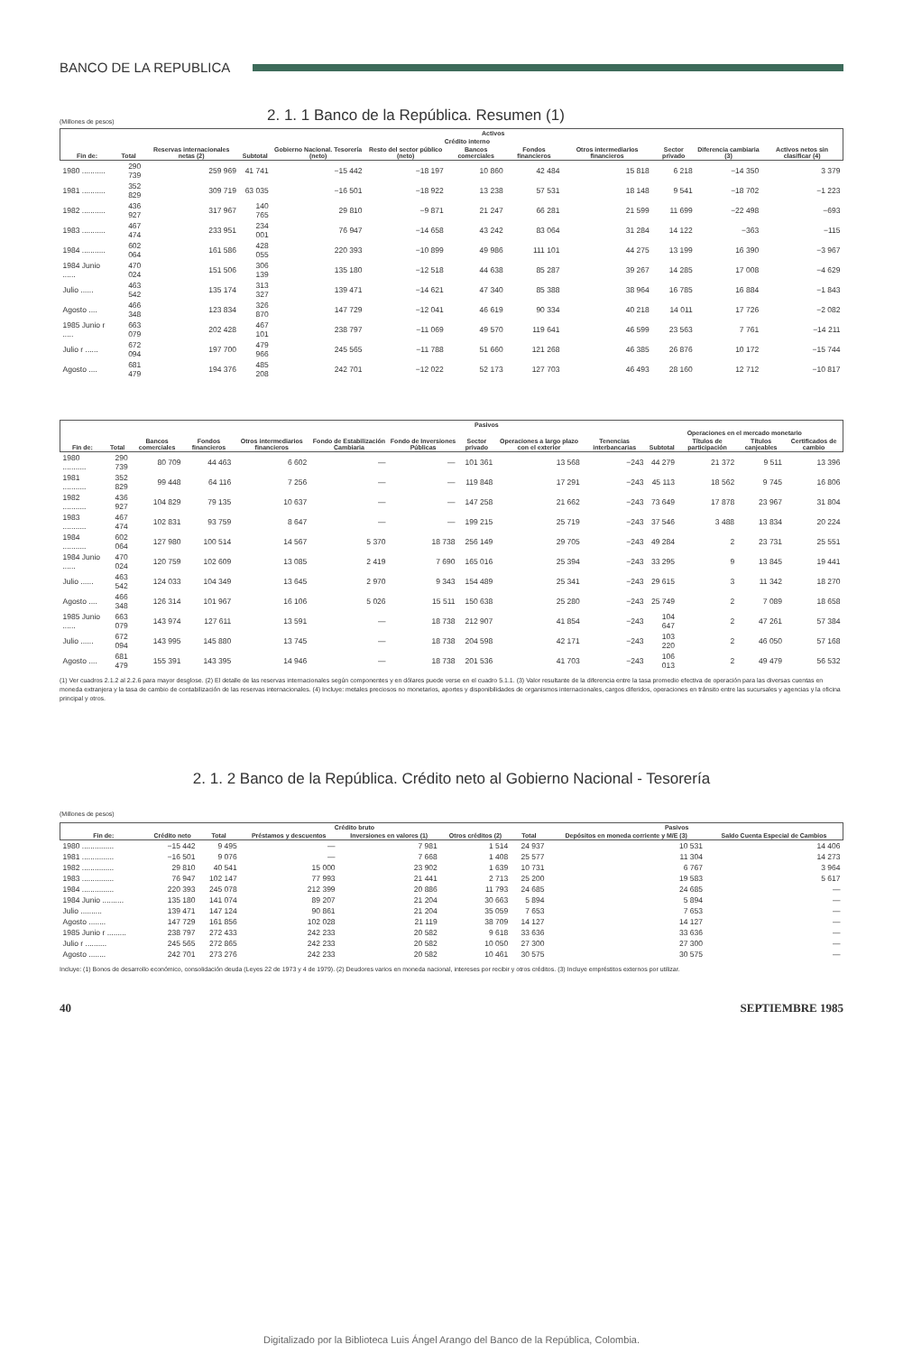BANCO DE LA REPUBLICA
(Millones de pesos)
2. 1. 1 Banco de la República. Resumen (1)
| Fin de: | Total | Activos | | | | | | | | | |
| --- | --- | --- | --- | --- | --- | --- | --- | --- | --- | --- | --- |
| | | Reservas internacionales netas (2) | Crédito interno | | | | | | | Diferencia cambiaria (3) | Activos netos sin clasificar (4) |
| | | | Subtotal | Gobierno Nacional. Tesorería (neto) | Resto del sector público (neto) | Bancos comerciales | Fondos financieros | Otros intermediarios financieros | Sector privado | | |
| 1980 ........... | 290 739 | 259 969 | 41 741 | −15 442 | −18 197 | 10 860 | 42 484 | 15 818 | 6 218 | −14 350 | 3 379 |
| 1981 ........... | 352 829 | 309 719 | 63 035 | −16 501 | −18 922 | 13 238 | 57 531 | 18 148 | 9 541 | −18 702 | −1 223 |
| 1982 ........... | 436 927 | 317 967 | 140 765 | 29 810 | −9 871 | 21 247 | 66 281 | 21 599 | 11 699 | −22 498 | −693 |
| 1983 ........... | 467 474 | 233 951 | 234 001 | 76 947 | −14 658 | 43 242 | 83 064 | 31 284 | 14 122 | −363 | −115 |
| 1984 ........... | 602 064 | 161 586 | 428 055 | 220 393 | −10 899 | 49 986 | 111 101 | 44 275 | 13 199 | 16 390 | −3 967 |
| 1984 Junio ...... | 470 024 | 151 506 | 306 139 | 135 180 | −12 518 | 44 638 | 85 287 | 39 267 | 14 285 | 17 008 | −4 629 |
| Julio ...... | 463 542 | 135 174 | 313 327 | 139 471 | −14 621 | 47 340 | 85 388 | 38 964 | 16 785 | 16 884 | −1 843 |
| Agosto .... | 466 348 | 123 834 | 326 870 | 147 729 | −12 041 | 46 619 | 90 334 | 40 218 | 14 011 | 17 726 | −2 082 |
| 1985 Junio r ..... | 663 079 | 202 428 | 467 101 | 238 797 | −11 069 | 49 570 | 119 641 | 46 599 | 23 563 | 7 761 | −14 211 |
| Julio r ...... | 672 094 | 197 700 | 479 966 | 245 565 | −11 788 | 51 660 | 121 268 | 46 385 | 26 876 | 10 172 | −15 744 |
| Agosto .... | 681 479 | 194 376 | 485 208 | 242 701 | −12 022 | 52 173 | 127 703 | 46 493 | 28 160 | 12 712 | −10 817 |
| Fin de: | Total | Pasivos | | | | | | | | | | | |
| --- | --- | --- | --- | --- | --- | --- | --- | --- | --- | --- | --- | --- | --- |
| | | Bancos comerciales | Fondos financieros | Otros intermediarios financieros | Fondo de Estabilización Cambiaria | Fondo de Inversiones Públicas | Sector privado | Operaciones a largo plazo con el exterior | Tenencias interbancarias | Operaciones en el mercado monetario | | | |
| | | | | | | | | | | Subtotal | Títulos de participación | Títulos canjeables | Certificados de cambio |
| 1980 ........... | 290 739 | 80 709 | 44 463 | 6 602 | — | — | 101 361 | 13 568 | −243 | 44 279 | 21 372 | 9 511 | 13 396 |
| 1981 ........... | 352 829 | 99 448 | 64 116 | 7 256 | — | — | 119 848 | 17 291 | −243 | 45 113 | 18 562 | 9 745 | 16 806 |
| 1982 ........... | 436 927 | 104 829 | 79 135 | 10 637 | — | — | 147 258 | 21 662 | −243 | 73 649 | 17 878 | 23 967 | 31 804 |
| 1983 ........... | 467 474 | 102 831 | 93 759 | 8 647 | — | — | 199 215 | 25 719 | −243 | 37 546 | 3 488 | 13 834 | 20 224 |
| 1984 ........... | 602 064 | 127 980 | 100 514 | 14 567 | 5 370 | 18 738 | 256 149 | 29 705 | −243 | 49 284 | 2 | 23 731 | 25 551 |
| 1984 Junio ...... | 470 024 | 120 759 | 102 609 | 13 085 | 2 419 | 7 690 | 165 016 | 25 394 | −243 | 33 295 | 9 | 13 845 | 19 441 |
| Julio ...... | 463 542 | 124 033 | 104 349 | 13 645 | 2 970 | 9 343 | 154 489 | 25 341 | −243 | 29 615 | 3 | 11 342 | 18 270 |
| Agosto .... | 466 348 | 126 314 | 101 967 | 16 106 | 5 026 | 15 511 | 150 638 | 25 280 | −243 | 25 749 | 2 | 7 089 | 18 658 |
| 1985 Junio ...... | 663 079 | 143 974 | 127 611 | 13 591 | — | 18 738 | 212 907 | 41 854 | −243 | 104 647 | 2 | 47 261 | 57 384 |
| Julio ...... | 672 094 | 143 995 | 145 880 | 13 745 | — | 18 738 | 204 598 | 42 171 | −243 | 103 220 | 2 | 46 050 | 57 168 |
| Agosto .... | 681 479 | 155 391 | 143 395 | 14 946 | — | 18 738 | 201 536 | 41 703 | −243 | 106 013 | 2 | 49 479 | 56 532 |
(1) Ver cuadros 2.1.2 al 2.2.6 para mayor desglose. (2) El detalle de las reservas internacionales según componentes y en dólares puede verse en el cuadro 5.1.1. (3) Valor resultante de la diferencia entre la tasa promedio efectiva de operación para las diversas cuentas en moneda extranjera y la tasa de cambio de contabilización de las reservas internacionales. (4) Incluye: metales preciosos no monetarios, aportes y disponibilidades de organismos internacionales, cargos diferidos, operaciones en tránsito entre las sucursales y agencias y la oficina principal y otros.
2. 1. 2 Banco de la República. Crédito neto al Gobierno Nacional - Tesorería
(Millones de pesos)
| Fin de: | Crédito neto | Crédito bruto | | | | Pasivos | | |
| --- | --- | --- | --- | --- | --- | --- | --- | --- |
| | | Total | Préstamos y descuentos | Inversiones en valores (1) | Otros créditos (2) | Total | Depósitos en moneda corriente y M/E (3) | Saldo Cuenta Especial de Cambios |
| 1980 ............... | −15 442 | 9 495 | — | 7 981 | 1 514 | 24 937 | 10 531 | 14 406 |
| 1981 ............... | −16 501 | 9 076 | — | 7 668 | 1 408 | 25 577 | 11 304 | 14 273 |
| 1982 ............... | 29 810 | 40 541 | 15 000 | 23 902 | 1 639 | 10 731 | 6 767 | 3 964 |
| 1983 ............... | 76 947 | 102 147 | 77 993 | 21 441 | 2 713 | 25 200 | 19 583 | 5 617 |
| 1984 ............... | 220 393 | 245 078 | 212 399 | 20 886 | 11 793 | 24 685 | 24 685 | — |
| 1984 Junio .......... | 135 180 | 141 074 | 89 207 | 21 204 | 30 663 | 5 894 | 5 894 | — |
| Julio .......... | 139 471 | 147 124 | 90 861 | 21 204 | 35 059 | 7 653 | 7 653 | — |
| Agosto ........ | 147 729 | 161 856 | 102 028 | 21 119 | 38 709 | 14 127 | 14 127 | — |
| 1985 Junio r ......... | 238 797 | 272 433 | 242 233 | 20 582 | 9 618 | 33 636 | 33 636 | — |
| Julio r .......... | 245 565 | 272 865 | 242 233 | 20 582 | 10 050 | 27 300 | 27 300 | — |
| Agosto ........ | 242 701 | 273 276 | 242 233 | 20 582 | 10 461 | 30 575 | 30 575 | — |
Incluye: (1) Bonos de desarrollo económico, consolidación deuda (Leyes 22 de 1973 y 4 de 1979). (2) Deudores varios en moneda nacional, intereses por recibir y otros créditos. (3) Incluye empréstitos externos por utilizar.
40 SEPTIEMBRE 1985
Digitalizado por la Biblioteca Luis Ángel Arango del Banco de la República, Colombia.